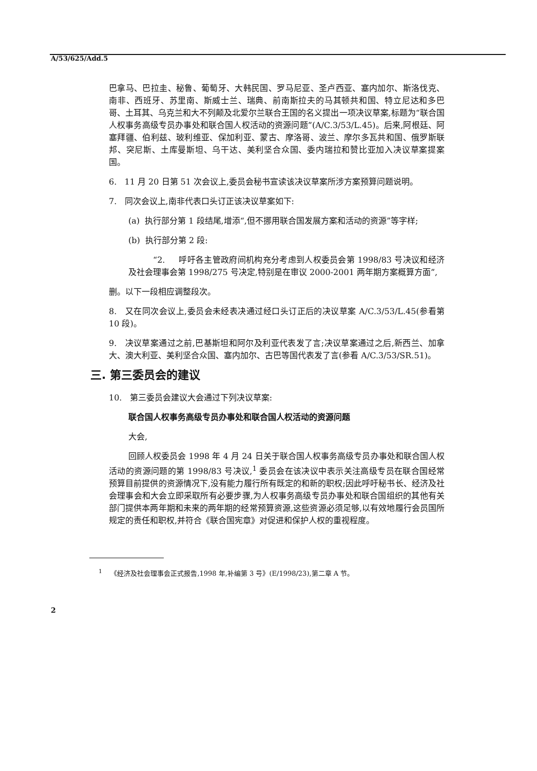A/53/625/Add.5
巴拿马、巴拉圭、秘鲁、葡萄牙、大韩民国、罗马尼亚、圣卢西亚、塞内加尔、斯洛伐克、南非、西班牙、苏里南、斯威士兰、瑞典、前南斯拉夫的马其顿共和国、特立尼达和多巴哥、土耳其、乌克兰和大不列颠及北爱尔兰联合王国的名义提出一项决议草案,标题为“联合国人权事务高级专员办事处和联合国人权活动的资源问题”(A/C.3/53/L.45)。后来,阿根廷、阿塞拜疆、伯利兹、玻利维亚、保加利亚、蒙古、摩洛哥、波兰、摩尔多瓦共和国、俄罗斯联邦、突尼斯、土库曼斯坦、乌干达、美利坚合众国、委内瑞拉和赞比亚加入决议草案提案国。
6. 11 月 20 日第 51 次会议上,委员会秘书宣读该决议草案所涉方案预算问题说明。
7. 同次会议上,南非代表口头订正该决议草案如下:
(a) 执行部分第 1 段结尾,增添“,但不挪用联合国发展方案和活动的资源”等字样;
(b) 执行部分第 2 段:
“2. 呼吁各主管政府间机构充分考虑到人权委员会第 1998/83 号决议和经济及社会理事会第 1998/275 号决定,特别是在审议 2000-2001 两年期方案概算方面”,
删。以下一段相应调整段次。
8. 又在同次会议上,委员会未经表决通过经口头订正后的决议草案 A/C.3/53/L.45(参看第 10 段)。
9. 决议草案通过之前,巴基斯坦和阿尔及利亚代表发了言;决议草案通过之后,新西兰、加拿大、澳大利亚、美利坚合众国、塞内加尔、古巴等国代表发了言(参看 A/C.3/53/SR.51)。
三. 第三委员会的建议
10. 第三委员会建议大会通过下列决议草案:
联合国人权事务高级专员办事处和联合国人权活动的资源问题
大会,
回顾人权委员会 1998 年 4 月 24 日关于联合国人权事务高级专员办事处和联合国人权活动的资源问题的第 1998/83 号决议,<sup>1</sup> 委员会在该决议中表示关注高级专员在联合国经常预算目前提供的资源情况下,没有能力履行所有既定的和新的职权;因此呼吁秘书长、经济及社会理事会和大会立即采取所有必要步骤,为人权事务高级专员办事处和联合国组织的其他有关部门提供本两年期和未来的两年期的经常预算资源,这些资源必须足够,以有效地履行会员国所规定的责任和职权,并符合《联合国宪章》对促进和保护人权的重视程度。
<sup>1</sup> 《经济及社会理事会正式报告,1998 年,补编第 3 号》(E/1998/23),第二章 A 节。
2